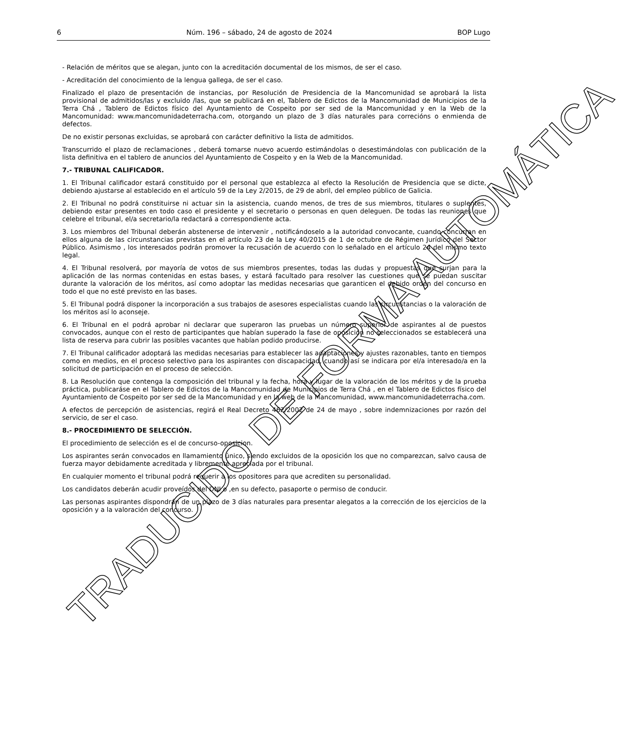6 Núm. 196 – sábado, 24 de agosto de 2024 BOP Lugo
- Relación de méritos que se alegan, junto con la acreditación documental de los mismos, de ser el caso.
- Acreditación del conocimiento de la lengua gallega, de ser el caso.
Finalizado el plazo de presentación de instancias, por Resolución de Presidencia de la Mancomunidad se aprobará la lista provisional de admitidos/las y excluido /las, que se publicará en el, Tablero de Edictos de la Mancomunidad de Municipios de la Terra Chá , Tablero de Edictos físico del Ayuntamiento de Cospeito por ser sed de la Mancomunidad y en la Web de la Mancomunidad: www.mancomunidadeterracha.com, otorgando un plazo de 3 días naturales para correcións o enmienda de defectos.
De no existir personas excluidas, se aprobará con carácter definitivo la lista de admitidos.
Transcurrido el plazo de reclamaciones , deberá tomarse nuevo acuerdo estimándolas o desestimándolas con publicación de la lista definitiva en el tablero de anuncios del Ayuntamiento de Cospeito y en la Web de la Mancomunidad.
7.- TRIBUNAL CALIFICADOR.
1. El Tribunal calificador estará constituido por el personal que establezca al efecto la Resolución de Presidencia que se dicte, debiendo ajustarse al establecido en el artículo 59 de la Ley 2/2015, de 29 de abril, del empleo público de Galicia.
2. El Tribunal no podrá constituirse ni actuar sin la asistencia, cuando menos, de tres de sus miembros, titulares o suplentes, debiendo estar presentes en todo caso el presidente y el secretario o personas en quen deleguen. De todas las reuniones que celebre el tribunal, el/a secretario/la redactará a correspondiente acta.
3. Los miembros del Tribunal deberán abstenerse de intervenir , notificándoselo a la autoridad convocante, cuando concurran en ellos alguna de las circunstancias previstas en el artículo 23 de la Ley 40/2015 de 1 de octubre de Régimen Jurídico del Sector Público. Asimismo , los interesados podrán promover la recusación de acuerdo con lo señalado en el artículo 24 del mismo texto legal.
4. El Tribunal resolverá, por mayoría de votos de sus miembros presentes, todas las dudas y propuestas que surjan para la aplicación de las normas contenidas en estas bases, y estará facultado para resolver las cuestiones que se puedan suscitar durante la valoración de los méritos, así como adoptar las medidas necesarias que garanticen el debido orden del concurso en todo el que no esté previsto en las bases.
5. El Tribunal podrá disponer la incorporación a sus trabajos de asesores especialistas cuando las circunstancias o la valoración de los méritos así lo aconseje.
6. El Tribunal en el podrá aprobar ni declarar que superaron las pruebas un número superior de aspirantes al de puestos convocados, aunque con el resto de participantes que habían superado la fase de oposición no seleccionados se establecerá una lista de reserva para cubrir las posibles vacantes que habían podido producirse.
7. El Tribunal calificador adoptará las medidas necesarias para establecer las adaptaciones y ajustes razonables, tanto en tiempos como en medios, en el proceso selectivo para los aspirantes con discapacidad, cuando así se indicara por el/a interesado/a en la solicitud de participación en el proceso de selección.
8. La Resolución que contenga la composición del tribunal y la fecha, hora y lugar de la valoración de los méritos y de la prueba práctica, publicaráse en el Tablero de Edictos de la Mancomunidad de Municipios de Terra Chá , en el Tablero de Edictos físico del Ayuntamiento de Cospeito por ser sed de la Mancomunidad y en la web de la Mancomunidad, www.mancomunidadeterracha.com.
A efectos de percepción de asistencias, regirá el Real Decreto 462/2002 de 24 de mayo , sobre indemnizaciones por razón del servicio, de ser el caso.
8.- PROCEDIMIENTO DE SELECCIÓN.
El procedimiento de selección es el de concurso-oposicion.
Los aspirantes serán convocados en llamamiento único, siendo excluidos de la oposición los que no comparezcan, salvo causa de fuerza mayor debidamente acreditada y libremente apreciada por el tribunal.
En cualquier momento el tribunal podrá requerir a los opositores para que acrediten su personalidad.
Los candidatos deberán acudir proveídos del DNI o ,en su defecto, pasaporte o permiso de conducir.
Las personas aspirantes dispondrán de un plazo de 3 días naturales para presentar alegatos a la corrección de los ejercicios de la oposición y a la valoración del concurso.
TRADUCIDO DE FORMA AUTOMÁTICA